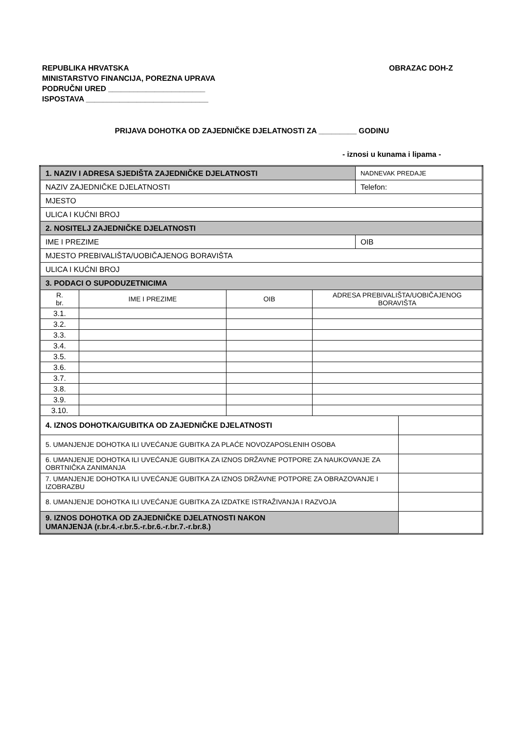OBRAZAC DOH-Z REPUBLIKA HRVATSKA
MINISTARSTVO FINANCIJA, POREZNA UPRAVA
PODRUČNI URED _______________________
ISPOSTAVA _____________________________
PRIJAVA DOHOTKA OD ZAJEDNIČKE DJELATNOSTI ZA _________ GODINU
- iznosi u kunama i lipama -
| 1. NAZIV I ADRESA SJEDIŠTA ZAJEDNIČKE DJELATNOSTI | | | | NADNEVAK PREDAJE | |
| NAZIV ZAJEDNIČKE DJELATNOSTI | | | | Telefon: | |
| MJESTO | | | | | |
| ULICA I KUĆNI BROJ | | | | | |
| 2. NOSITELJ ZAJEDNIČKE DJELATNOSTI | | | | | |
| IME I PREZIME | | | | OIB | |
| MJESTO PREBIVALIŠTA/UOBIČAJENOG BORAVIŠTA | | | | | |
| ULICA I KUĆNI BROJ | | | | | |
| 3. PODACI O SUPODUZETNICIMA | | | | | |
| R. br. | IME I PREZIME | OIB | ADRESA PREBIVALIŠTA/UOBIČAJENOG BORAVIŠTA | | |
| 3.1. | | | | | |
| 3.2. | | | | | |
| 3.3. | | | | | |
| 3.4. | | | | | |
| 3.5. | | | | | |
| 3.6. | | | | | |
| 3.7. | | | | | |
| 3.8. | | | | | |
| 3.9. | | | | | |
| 3.10. | | | | | |
| 4. IZNOS DOHOTKA/GUBITKA OD ZAJEDNIČKE DJELATNOSTI | | | | | |
| 5. UMANJENJE DOHOTKA ILI UVEĆANJE GUBITKA ZA PLAĆE NOVOZAPOSLENIH OSOBA | | | | | |
| 6. UMANJENJE DOHOTKA ILI UVEĆANJE GUBITKA ZA IZNOS DRŽAVNE POTPORE ZA NAUKOVANJE ZA OBRTNIČKA ZANIMANJA | | | | | |
| 7. UMANJENJE DOHOTKA ILI UVEĆANJE GUBITKA ZA IZNOS DRŽAVNE POTPORE ZA OBRAZOVANJE I IZOBRAZBU | | | | | |
| 8. UMANJENJE DOHOTKA ILI UVEĆANJE GUBITKA ZA IZDATKE ISTRAŽIVANJA I RAZVOJA | | | | | |
| 9. IZNOS DOHOTKA OD ZAJEDNIČKE DJELATNOSTI NAKON UMANJENJA (r.br.4.-r.br.5.-r.br.6.-r.br.7.-r.br.8.) | | | | | |